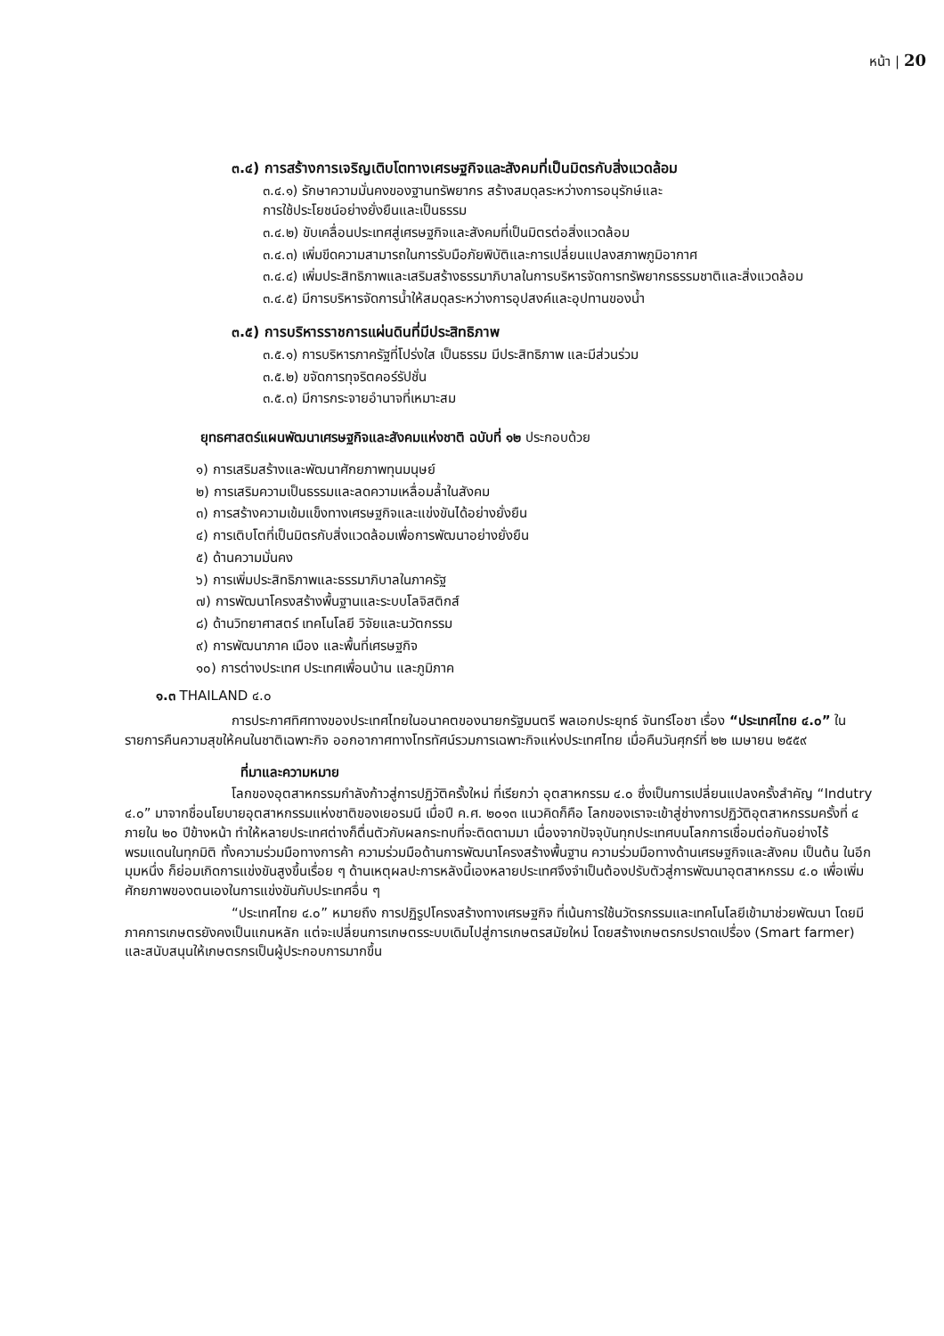หน้า | 20
๓.๔) การสร้างการเจริญเติบโตทางเศรษฐกิจและสังคมที่เป็นมิตรกับสิ่งแวดล้อม
๓.๔.๑) รักษาความมั่นคงของฐานทรัพยากร สร้างสมดุลระหว่างการอนุรักษ์และ
การใช้ประโยชน์อย่างยั่งยืนและเป็นธรรม
๓.๔.๒) ขับเคลื่อนประเทศสู่เศรษฐกิจและสังคมที่เป็นมิตรต่อสิ่งแวดล้อม
๓.๔.๓) เพิ่มขีดความสามารถในการรับมือภัยพิบัติและการเปลี่ยนแปลงสภาพภูมิอากาศ
๓.๔.๔) เพิ่มประสิทธิภาพและเสริมสร้างธรรมาภิบาลในการบริหารจัดการทรัพยากรธรรมชาติและสิ่งแวดล้อม
๓.๔.๕) มีการบริหารจัดการน้ำให้สมดุลระหว่างการอุปสงค์และอุปทานของน้ำ
๓.๕) การบริหารราชการแผ่นดินที่มีประสิทธิภาพ
๓.๕.๑) การบริหารภาครัฐที่โปร่งใส เป็นธรรม มีประสิทธิภาพ และมีส่วนร่วม
๓.๕.๒) ขจัดการทุจริตคอร์รัปชั่น
๓.๕.๓) มีการกระจายอำนาจที่เหมาะสม
ยุทธศาสตร์แผนพัฒนาเศรษฐกิจและสังคมแห่งชาติ ฉบับที่ ๑๒ ประกอบด้วย
๑) การเสริมสร้างและพัฒนาศักยภาพทุนมนุษย์
๒) การเสริมความเป็นธรรมและลดความเหลื่อมล้ำในสังคม
๓) การสร้างความเข้มแข็งทางเศรษฐกิจและแข่งขันได้อย่างยั่งยืน
๔) การเติบโตที่เป็นมิตรกับสิ่งแวดล้อมเพื่อการพัฒนาอย่างยั่งยืน
๕) ด้านความมั่นคง
๖) การเพิ่มประสิทธิภาพและธรรมาภิบาลในภาครัฐ
๗) การพัฒนาโครงสร้างพื้นฐานและระบบโลจิสติกส์
๘) ด้านวิทยาศาสตร์ เทคโนโลยี วิจัยและนวัตกรรม
๙) การพัฒนาภาค เมือง และพื้นที่เศรษฐกิจ
๑๐) การต่างประเทศ ประเทศเพื่อนบ้าน และภูมิภาค
๑.๓ THAILAND ๔.๐
การประกาศทิศทางของประเทศไทยในอนาคตของนายกรัฐมนตรี พลเอกประยุทธ์ จันทร์โอชา เรื่อง “ประเทศไทย ๔.๐” ในรายการคืนความสุขให้คนในชาติเฉพาะกิจ ออกอากาศทางโทรทัศน์รวมการเฉพาะกิจแห่งประเทศไทย เมื่อคืนวันศุกร์ที่ ๒๒ เมษายน ๒๕๕๙
ที่มาและความหมาย
โลกของอุตสาหกรรมกำลังก้าวสู่การปฏิวัติครั้งใหม่ ที่เรียกว่า อุตสาหกรรม ๔.๐ ซึ่งเป็นการเปลี่ยนแปลงครั้งสำคัญ “Indutry ๔.๐” มาจากชื่อนโยบายอุตสาหกรรมแห่งชาติของเยอรมนี เมื่อปี ค.ศ. ๒๐๑๓ แนวคิดก็คือ โลกของเราจะเข้าสู่ช่างการปฏิวัติอุตสาหกรรมครั้งที่ ๔ ภายใน ๒๐ ปีข้างหน้า ทำให้หลายประเทศต่างก็ตื่นตัวกับผลกระทบที่จะติดตามมา เนื่องจากปัจจุบันทุกประเทศบนโลกการเชื่อมต่อกันอย่างไร้พรมแดนในทุกมิติ ทั้งความร่วมมือทางการค้า ความร่วมมือด้านการพัฒนาโครงสร้างพื้นฐาน ความร่วมมือทางด้านเศรษฐกิจและสังคม เป็นต้น ในอีกมุมหนึ่ง ก็ย่อมเกิดการแข่งขันสูงขึ้นเรื่อย ๆ ด้านเหตุผลปะการหลังนี้เองหลายประเทศจึงจำเป็นต้องปรับตัวสู่การพัฒนาอุตสาหกรรม ๔.๐ เพื่อเพิ่มศักยภาพของตนเองในการแข่งขันกับประเทศอื่น ๆ
“ประเทศไทย ๔.๐” หมายถึง การปฏิรูปโครงสร้างทางเศรษฐกิจ ที่เน้นการใช้นวัตรกรรมและเทคโนโลยีเข้ามาช่วยพัฒนา โดยมีภาคการเกษตรยังคงเป็นแกนหลัก แต่จะเปลี่ยนการเกษตรระบบเดิมไปสู่การเกษตรสมัยใหม่ โดยสร้างเกษตรกรปราดเปรื่อง (Smart farmer) และสนับสนุนให้เกษตรกรเป็นผู้ประกอบการมากขึ้น